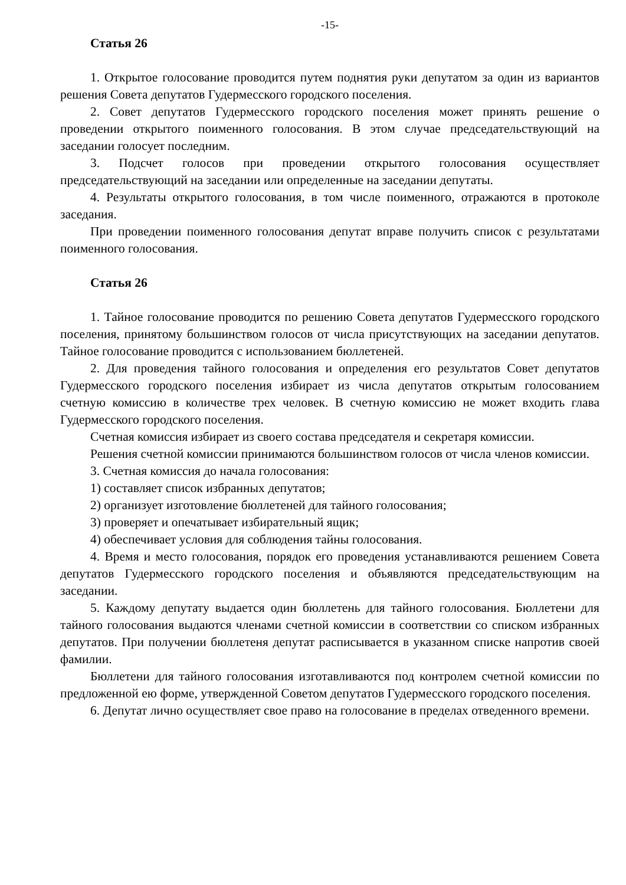-15-
Статья 26
1. Открытое голосование проводится путем поднятия руки депутатом за один из вариантов решения Совета депутатов Гудермесского городского поселения.
2. Совет депутатов Гудермесского городского поселения может принять решение о проведении открытого поименного голосования. В этом случае председательствующий на заседании голосует последним.
3. Подсчет голосов при проведении открытого голосования осуществляет председательствующий на заседании или определенные на заседании депутаты.
4. Результаты открытого голосования, в том числе поименного, отражаются в протоколе заседания.
При проведении поименного голосования депутат вправе получить список с результатами поименного голосования.
Статья 26
1. Тайное голосование проводится по решению Совета депутатов Гудермесского городского поселения, принятому большинством голосов от числа присутствующих на заседании депутатов. Тайное голосование проводится с использованием бюллетеней.
2. Для проведения тайного голосования и определения его результатов Совет депутатов Гудермесского городского поселения избирает из числа депутатов открытым голосованием счетную комиссию в количестве трех человек. В счетную комиссию не может входить глава Гудермесского городского поселения.
Счетная комиссия избирает из своего состава председателя и секретаря комиссии.
Решения счетной комиссии принимаются большинством голосов от числа членов комиссии.
3. Счетная комиссия до начала голосования:
1) составляет список избранных депутатов;
2) организует изготовление бюллетеней для тайного голосования;
3) проверяет и опечатывает избирательный ящик;
4) обеспечивает условия для соблюдения тайны голосования.
4. Время и место голосования, порядок его проведения устанавливаются решением Совета депутатов Гудермесского городского поселения и объявляются председательствующим на заседании.
5. Каждому депутату выдается один бюллетень для тайного голосования. Бюллетени для тайного голосования выдаются членами счетной комиссии в соответствии со списком избранных депутатов. При получении бюллетеня депутат расписывается в указанном списке напротив своей фамилии.
Бюллетени для тайного голосования изготавливаются под контролем счетной комиссии по предложенной ею форме, утвержденной Советом депутатов Гудермесского городского поселения.
6. Депутат лично осуществляет свое право на голосование в пределах отведенного времени.